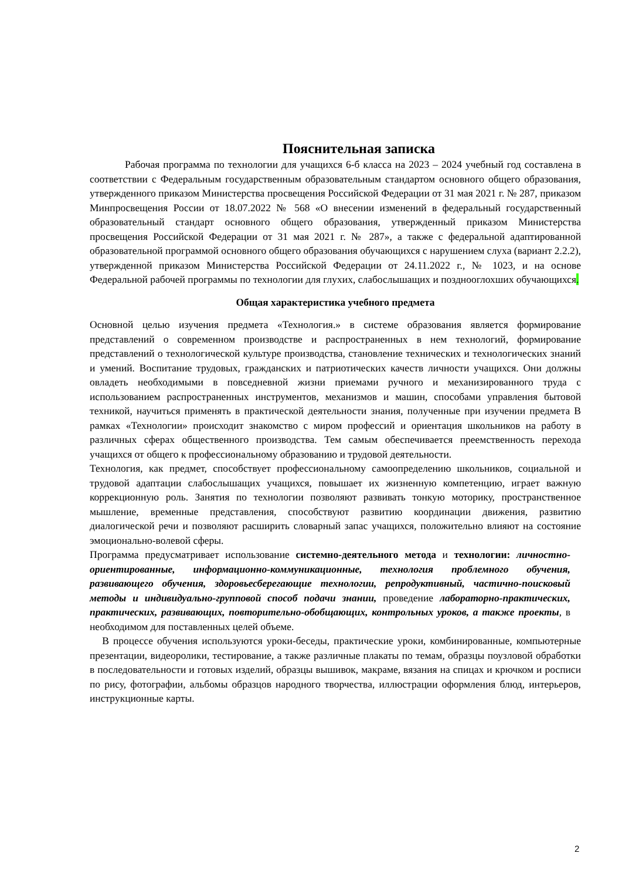Пояснительная записка
Рабочая программа по технологии для учащихся 6-б класса на 2023 – 2024 учебный год составлена в соответствии с Федеральным государственным образовательным стандартом основного общего образования, утвержденного приказом Министерства просвещения Российской Федерации от 31 мая 2021 г. № 287, приказом Минпросвещения России от 18.07.2022 № 568 «О внесении изменений в федеральный государственный образовательный стандарт основного общего образования, утвержденный приказом Министерства просвещения Российской Федерации от 31 мая 2021 г. № 287», а также с федеральной адаптированной образовательной программой основного общего образования обучающихся с нарушением слуха (вариант 2.2.2), утвержденной приказом Министерства Российской Федерации от 24.11.2022 г., № 1023, и на основе Федеральной рабочей программы по технологии для глухих, слабослышащих и позднооглохших обучающихся.
Общая характеристика учебного предмета
Основной целью изучения предмета «Технология.» в системе образования является формирование представлений о современном производстве и распространенных в нем технологий, формирование представлений о технологической культуре производства, становление технических и технологических знаний и умений. Воспитание трудовых, гражданских и патриотических качеств личности учащихся. Они должны овладеть необходимыми в повседневной жизни приемами ручного и механизированного труда с использованием распространенных инструментов, механизмов и машин, способами управления бытовой техникой, научиться применять в практической деятельности знания, полученные при изучении предмета В рамках «Технологии» происходит знакомство с миром профессий и ориентация школьников на работу в различных сферах общественного производства. Тем самым обеспечивается преемственность перехода учащихся от общего к профессиональному образованию и трудовой деятельности.
Технология, как предмет, способствует профессиональному самоопределению школьников, социальной и трудовой адаптации слабослышащих учащихся, повышает их жизненную компетенцию, играет важную коррекционную роль. Занятия по технологии позволяют развивать тонкую моторику, пространственное мышление, временные представления, способствуют развитию координации движения, развитию диалогической речи и позволяют расширить словарный запас учащихся, положительно влияют на состояние эмоционально-волевой сферы.
Программа предусматривает использование системно-деятельного метода и технологии: личностно- ориентированные, информационно-коммуникационные, технология проблемного обучения, развивающего обучения, здоровьесберегающие технологии, репродуктивный, частично-поисковый методы и индивидуально-групповой способ подачи знании, проведение лабораторно-практических, практических, развивающих, повторительно-обобщающих, контрольных уроков, а также проекты, в необходимом для поставленных целей объеме.
В процессе обучения используются уроки-беседы, практические уроки, комбинированные, компьютерные презентации, видеоролики, тестирование, а также различные плакаты по темам, образцы поузловой обработки в последовательности и готовых изделий, образцы вышивок, макраме, вязания на спицах и крючком и росписи по рису, фотографии, альбомы образцов народного творчества, иллюстрации оформления блюд, интерьеров, инструкционные карты.
2